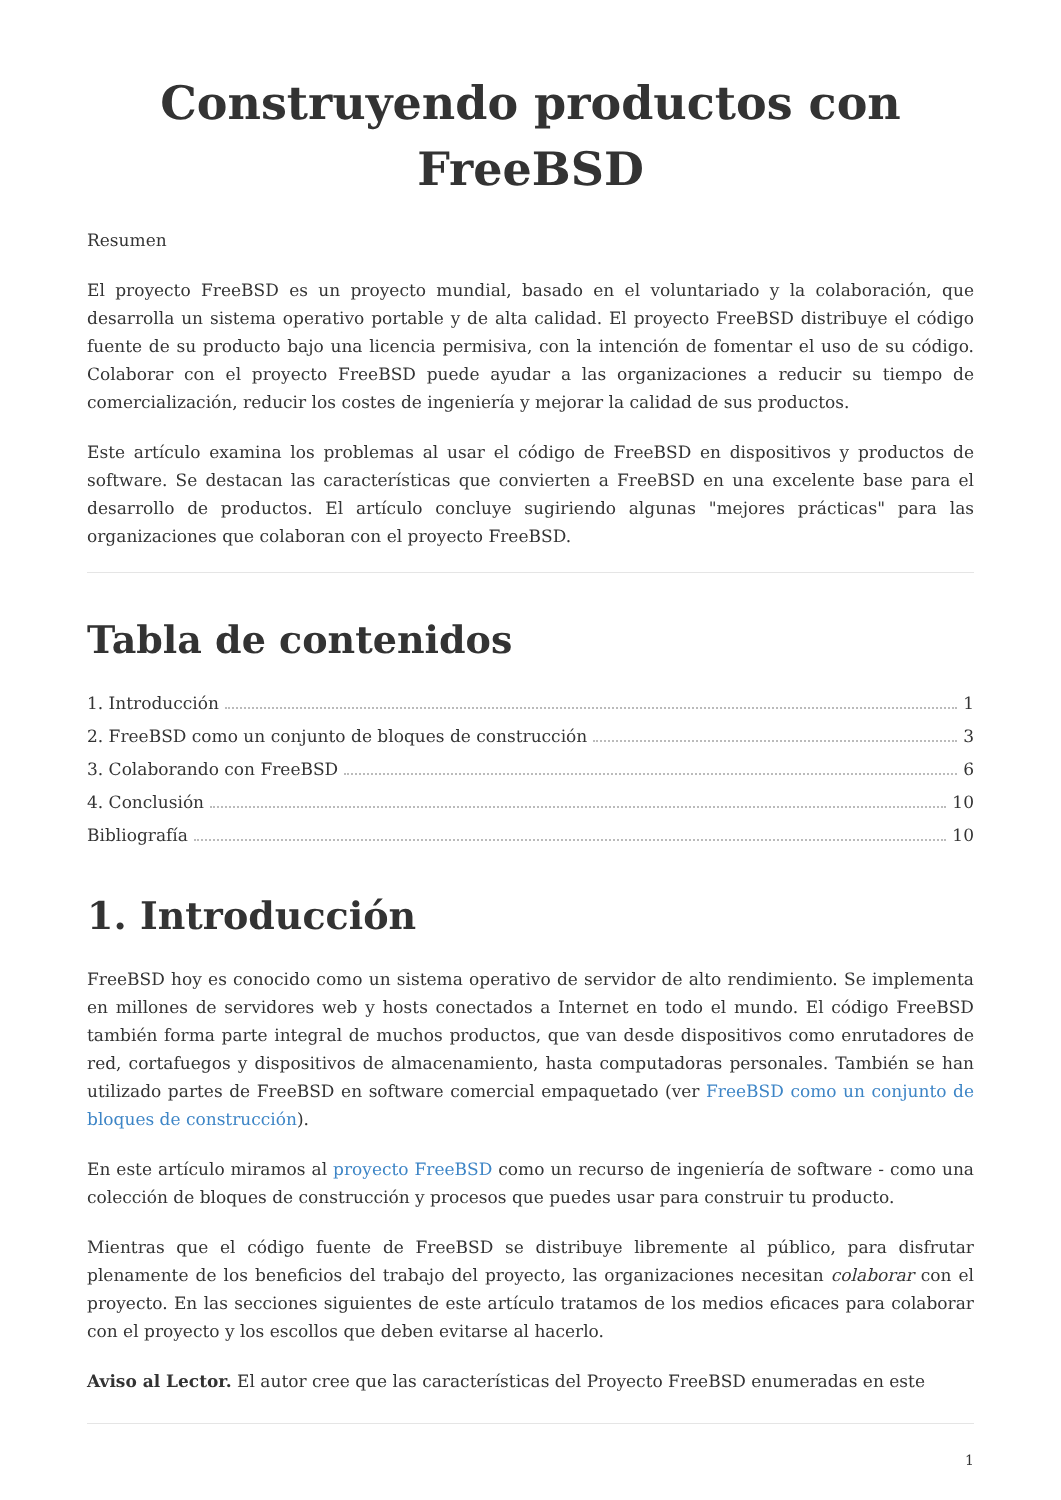Construyendo productos con FreeBSD
Resumen
El proyecto FreeBSD es un proyecto mundial, basado en el voluntariado y la colaboración, que desarrolla un sistema operativo portable y de alta calidad. El proyecto FreeBSD distribuye el código fuente de su producto bajo una licencia permisiva, con la intención de fomentar el uso de su código. Colaborar con el proyecto FreeBSD puede ayudar a las organizaciones a reducir su tiempo de comercialización, reducir los costes de ingeniería y mejorar la calidad de sus productos.
Este artículo examina los problemas al usar el código de FreeBSD en dispositivos y productos de software. Se destacan las características que convierten a FreeBSD en una excelente base para el desarrollo de productos. El artículo concluye sugiriendo algunas "mejores prácticas" para las organizaciones que colaboran con el proyecto FreeBSD.
Tabla de contenidos
1. Introducción 1
2. FreeBSD como un conjunto de bloques de construcción 3
3. Colaborando con FreeBSD 6
4. Conclusión 10
Bibliografía 10
1. Introducción
FreeBSD hoy es conocido como un sistema operativo de servidor de alto rendimiento. Se implementa en millones de servidores web y hosts conectados a Internet en todo el mundo. El código FreeBSD también forma parte integral de muchos productos, que van desde dispositivos como enrutadores de red, cortafuegos y dispositivos de almacenamiento, hasta computadoras personales. También se han utilizado partes de FreeBSD en software comercial empaquetado (ver FreeBSD como un conjunto de bloques de construcción).
En este artículo miramos al proyecto FreeBSD como un recurso de ingeniería de software - como una colección de bloques de construcción y procesos que puedes usar para construir tu producto.
Mientras que el código fuente de FreeBSD se distribuye libremente al público, para disfrutar plenamente de los beneficios del trabajo del proyecto, las organizaciones necesitan colaborar con el proyecto. En las secciones siguientes de este artículo tratamos de los medios eficaces para colaborar con el proyecto y los escollos que deben evitarse al hacerlo.
Aviso al Lector. El autor cree que las características del Proyecto FreeBSD enumeradas en este
1